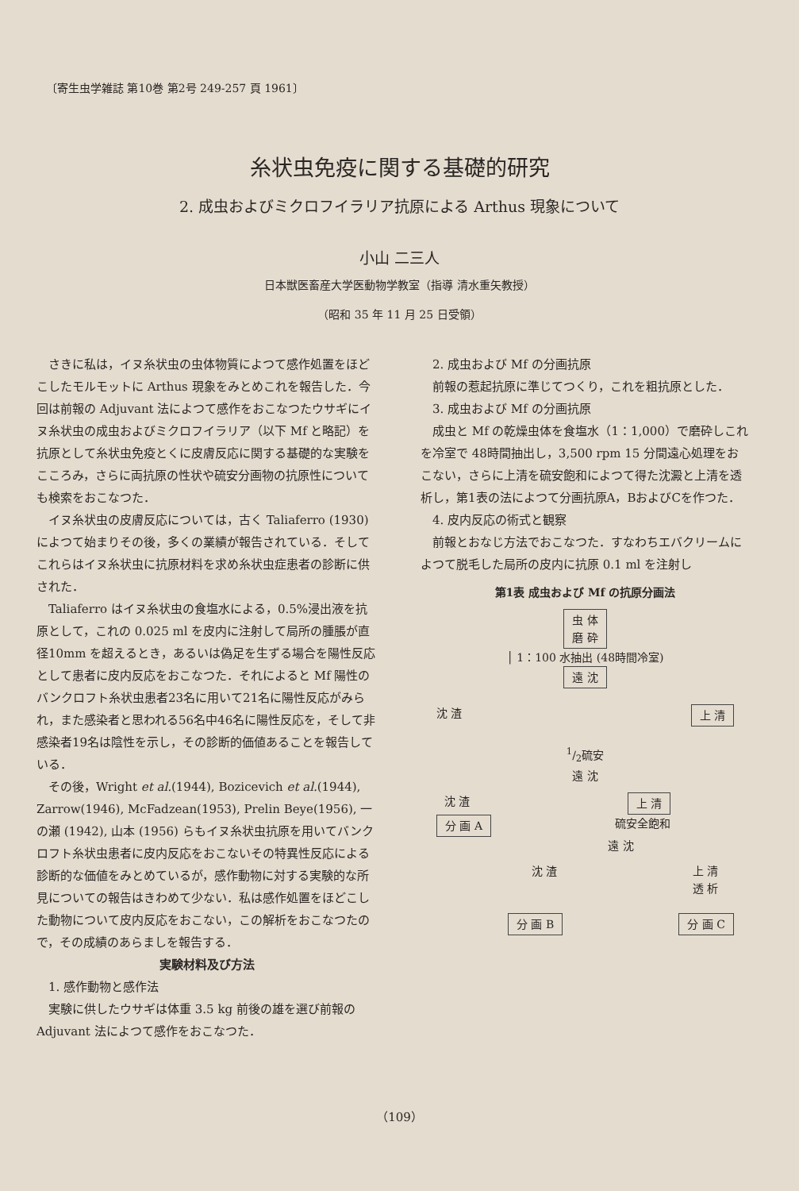〔寄生虫学雑誌 第10巻 第2号 249-257 頁 1961〕
糸状虫免疫に関する基礎的研究
2. 成虫およびミクロフイラリア抗原による Arthus 現象について
小山 二三人
日本獣医畜産大学医動物学教室（指導 清水重矢教授）
（昭和 35 年 11 月 25 日受領）
さきに私は，イヌ糸状虫の虫体物質によつて感作処置をほどこしたモルモットに Arthus 現象をみとめこれを報告した．今回は前報の Adjuvant 法によつて感作をおこなつたウサギにイヌ糸状虫の成虫およびミクロフイラリア（以下 Mf と略記）を抗原として糸状虫免疫とくに皮膚反応に関する基礎的な実験をこころみ，さらに両抗原の性状や硫安分画物の抗原性についても検索をおこなつた．
イヌ糸状虫の皮膚反応については，古く Taliaferro (1930) によつて始まりその後，多くの業績が報告されている．そしてこれらはイヌ糸状虫に抗原材料を求め糸状虫症患者の診断に供された．
Taliaferro はイヌ糸状虫の食塩水による，0.5%浸出液を抗原として，これの 0.025 ml を皮内に注射して局所の腫脹が直径10mm を超えるとき，あるいは偽足を生ずる場合を陽性反応として患者に皮内反応をおこなつた．それによると Mf 陽性のバンクロフト糸状虫患者23名に用いて21名に陽性反応がみられ，また感染者と思われる56名中46名に陽性反応を，そして非感染者19名は陰性を示し，その診断的価値あることを報告している．
その後，Wright et al.(1944), Bozicevich et al.(1944), Zarrow(1946), McFadzean(1953), Prelin Beye(1956), 一の瀬 (1942), 山本 (1956) らもイヌ糸状虫抗原を用いてバンクロフト糸状虫患者に皮内反応をおこないその特異性反応による診断的な価値をみとめているが，感作動物に対する実験的な所見についての報告はきわめて少ない．私は感作処置をほどこした動物について皮内反応をおこない，この解析をおこなつたので，その成績のあらましを報告する．
実験材料及び方法
1. 感作動物と感作法
実験に供したウサギは体重 3.5 kg 前後の雄を選び前報の Adjuvant 法によつて感作をおこなつた．
2. 成虫および Mf の分画抗原
前報の惹起抗原に準じてつくり，これを粗抗原とした．
3. 成虫および Mf の分画抗原
成虫と Mf の乾燥虫体を食塩水（1：1,000）で磨砕しこれを冷室で 48時間抽出し，3,500 rpm 15 分間遠心処理をおこない，さらに上清を硫安飽和によつて得た沈澱と上清を透析し，第1表の法によつて分画抗原A，BおよびCを作つた．
4. 皮内反応の術式と観察
前報とおなじ方法でおこなつた．すなわちエバクリームによつて脱毛した局所の皮内に抗原 0.1 ml を注射し
第1表 成虫および Mf の抗原分画法
虫 体
磨 砕
│ 1：100 水抽出 (48時間冷室)
遠 沈
沈 渣 上 清
1/2硫安
遠 沈
沈 渣 上 清
分 画 A 硫安全飽和
遠 沈
沈 渣 上 清
透 析
分 画 B 分 画 C
（109）